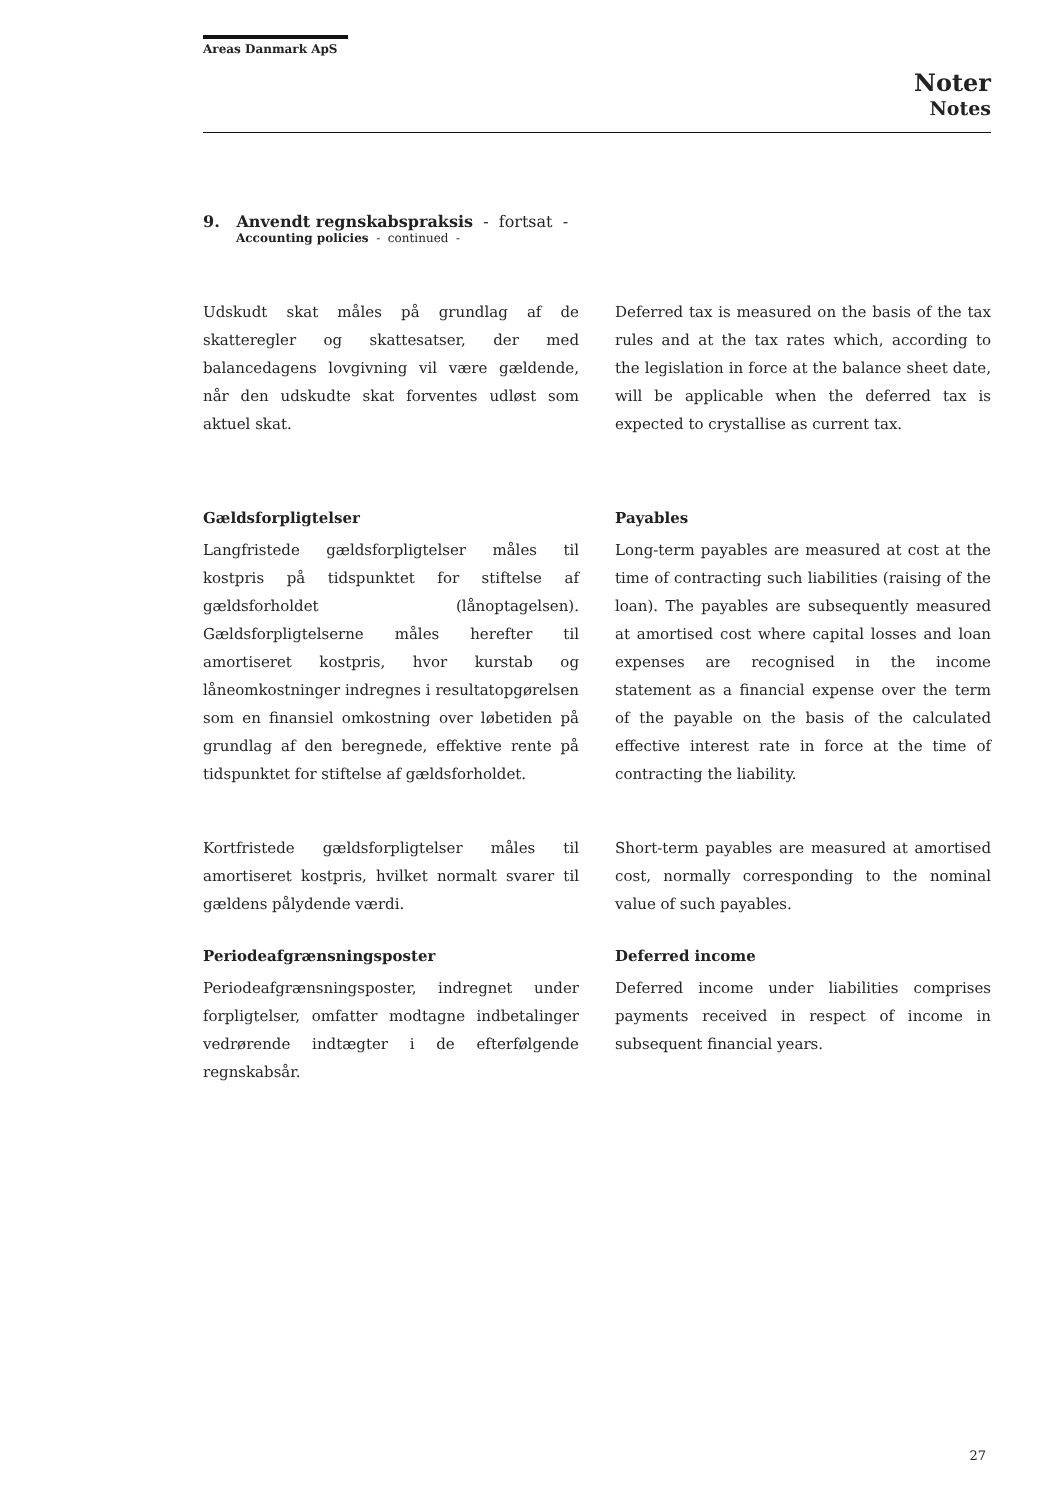Areas Danmark ApS
Noter
Notes
9. Anvendt regnskabspraksis - fortsat -
Accounting policies - continued -
Udskudt skat måles på grundlag af de skatteregler og skattesatser, der med balancedagens lovgivning vil være gældende, når den udskudte skat forventes udløst som aktuel skat.
Deferred tax is measured on the basis of the tax rules and at the tax rates which, according to the legislation in force at the balance sheet date, will be applicable when the deferred tax is expected to crystallise as current tax.
Gældsforpligtelser
Langfristede gældsforpligtelser måles til kostpris på tidspunktet for stiftelse af gældsforholdet (lånoptagelsen). Gældsforpligtelserne måles herefter til amortiseret kostpris, hvor kurstab og låneomkostninger indregnes i resultatopgørelsen som en finansiel omkostning over løbetiden på grundlag af den beregnede, effektive rente på tidspunktet for stiftelse af gældsforholdet.
Payables
Long-term payables are measured at cost at the time of contracting such liabilities (raising of the loan). The payables are subsequently measured at amortised cost where capital losses and loan expenses are recognised in the income statement as a financial expense over the term of the payable on the basis of the calculated effective interest rate in force at the time of contracting the liability.
Kortfristede gældsforpligtelser måles til amortiseret kostpris, hvilket normalt svarer til gældens pålydende værdi.
Short-term payables are measured at amortised cost, normally corresponding to the nominal value of such payables.
Periodeafgrænsningsposter
Periodeafgrænsningsposter, indregnet under forpligtelser, omfatter modtagne indbetalinger vedrørende indtægter i de efterfølgende regnskabsår.
Deferred income
Deferred income under liabilities comprises payments received in respect of income in subsequent financial years.
27